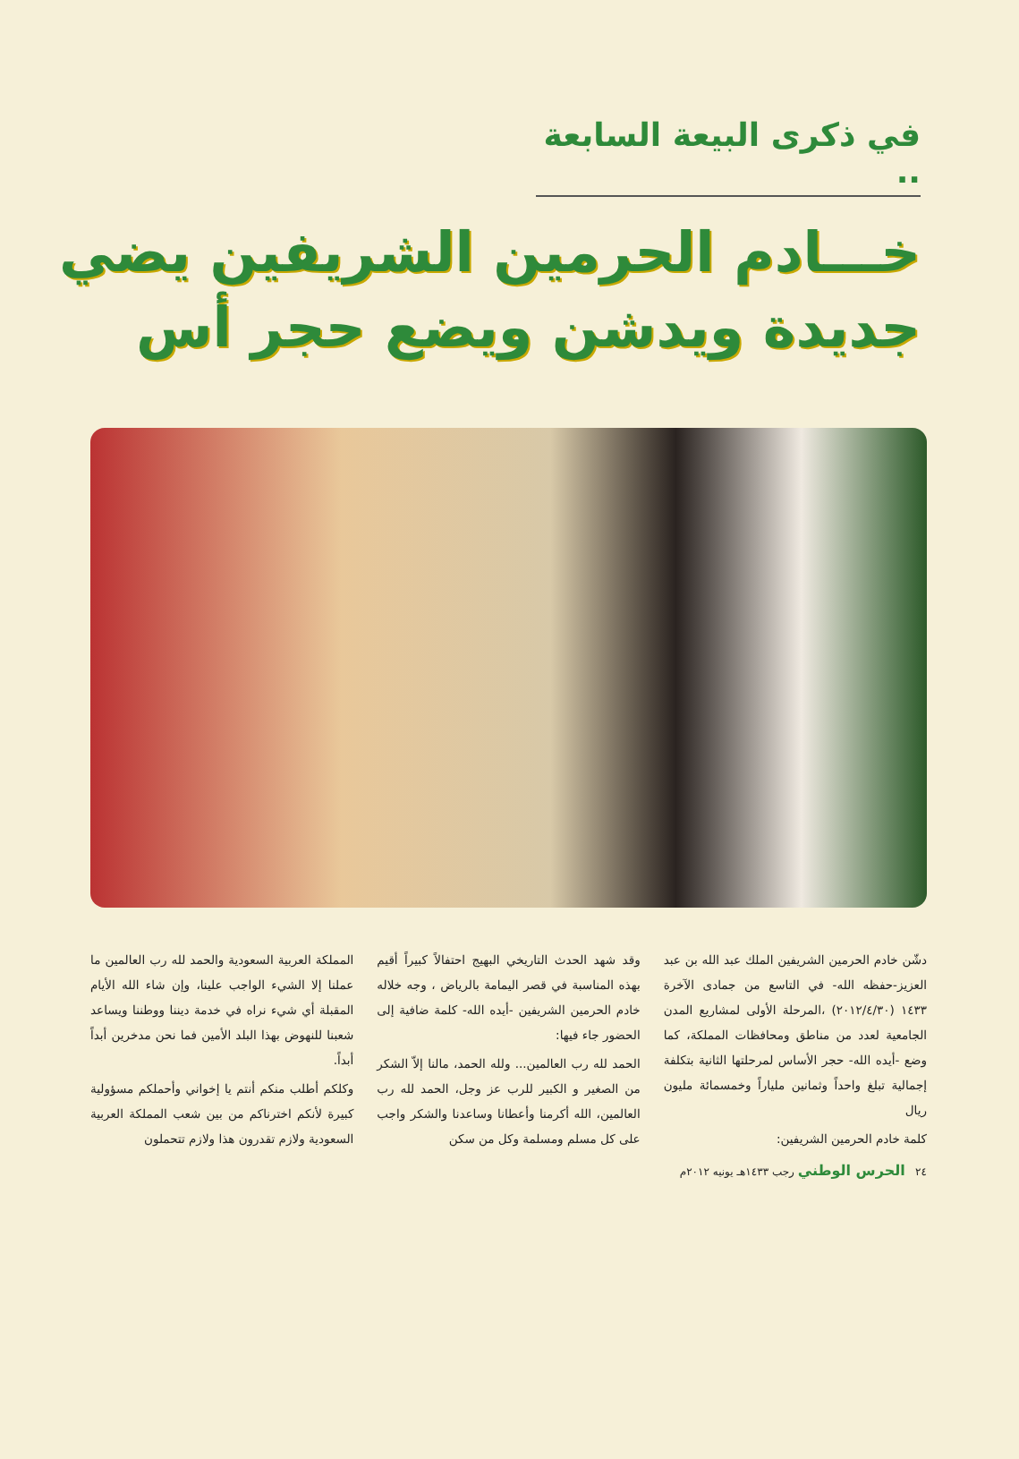في ذكرى البيعة السابعة ..
خـــادم الحرمين الشريفين يضي
جديدة ويدشن ويضع حجر أس
دشّن خادم الحرمين الشريفين الملك عبد الله بن عبد العزيز-حفظه الله- في التاسع من جمادى الآخرة ١٤٣٣ (٢٠١٢/٤/٣٠) ،المرحلة الأولى لمشاريع المدن الجامعية لعدد من مناطق ومحافظات المملكة، كما وضع -أيده الله- حجر الأساس لمرحلتها الثانية بتكلفة إجمالية تبلغ واحداً وثمانين ملياراً وخمسمائة مليون ريال
كلمة خادم الحرمين الشريفين:
وقد شهد الحدث التاريخي البهيج احتفالاً كبيراً أقيم بهذه المناسبة في قصر اليمامة بالرياض ، وجه خلاله خادم الحرمين الشريفين -أيده الله- كلمة ضافية إلى الحضور جاء فيها:
الحمد لله رب العالمين... ولله الحمد، مالنا إلاّ الشكر من الصغير و الكبير للرب عز وجل، الحمد لله رب العالمين، الله أكرمنا وأعطانا وساعدنا والشكر واجب على كل مسلم ومسلمة وكل من سكن
المملكة العربية السعودية والحمد لله رب العالمين ما عملنا إلا الشيء الواجب علينا، وإن شاء الله الأيام المقبلة أي شيء نراه في خدمة ديننا ووطننا ويساعد شعبنا للنهوض بهذا البلد الأمين فما نحن مدخرين أبداً أبداً.
وكلكم أطلب منكم أنتم يا إخواني وأحملكم مسؤولية كبيرة لأنكم اخترناكم من بين شعب المملكة العربية السعودية ولازم تقدرون هذا ولازم تتحملون
٢٤ الحرس الوطني رجب ١٤٣٣هـ يونيه ٢٠١٢م